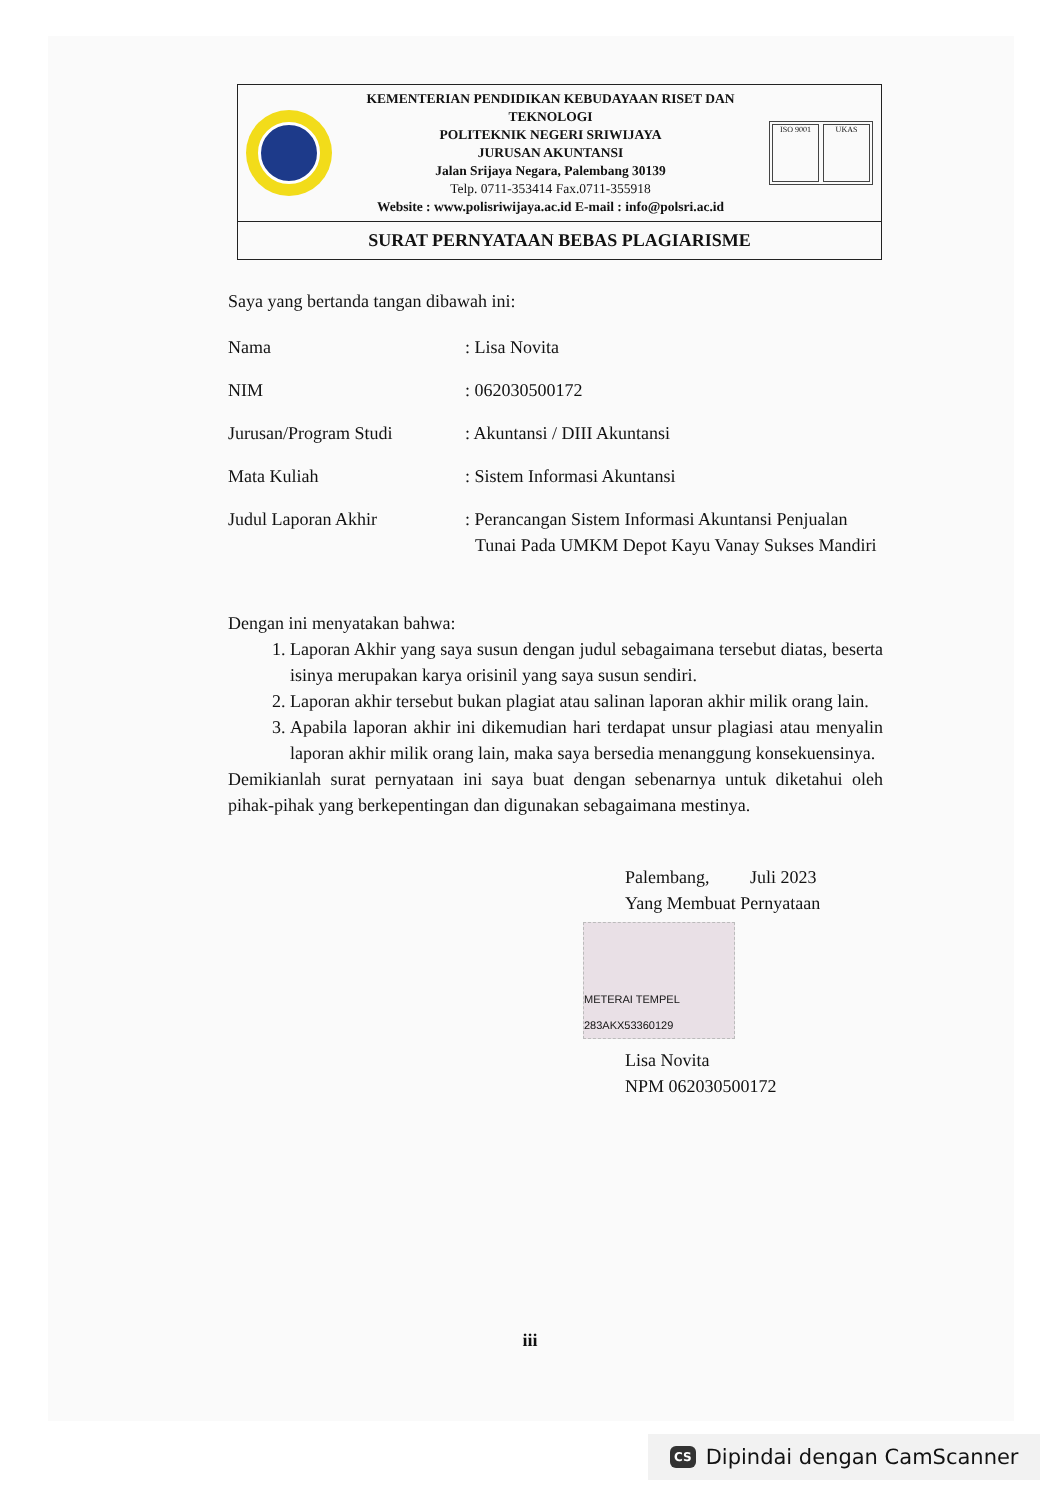KEMENTERIAN PENDIDIKAN KEBUDAYAAN RISET DAN TEKNOLOGI
POLITEKNIK NEGERI SRIWIJAYA
JURUSAN AKUNTANSI
Jalan Srijaya Negara, Palembang 30139
Telp. 0711-353414 Fax.0711-355918
Website : www.polisriwijaya.ac.id E-mail : info@polsri.ac.id
ISO 9001 UKAS
SURAT PERNYATAAN BEBAS PLAGIARISME
Saya yang bertanda tangan dibawah ini:
Nama : Lisa Novita
NIM : 062030500172
Jurusan/Program Studi : Akuntansi / DIII Akuntansi
Mata Kuliah : Sistem Informasi Akuntansi
Judul Laporan Akhir : Perancangan Sistem Informasi Akuntansi Penjualan Tunai Pada UMKM Depot Kayu Vanay Sukses Mandiri
Dengan ini menyatakan bahwa:
1. Laporan Akhir yang saya susun dengan judul sebagaimana tersebut diatas, beserta isinya merupakan karya orisinil yang saya susun sendiri.
2. Laporan akhir tersebut bukan plagiat atau salinan laporan akhir milik orang lain.
3. Apabila laporan akhir ini dikemudian hari terdapat unsur plagiasi atau menyalin laporan akhir milik orang lain, maka saya bersedia menanggung konsekuensinya.
Demikianlah surat pernyataan ini saya buat dengan sebenarnya untuk diketahui oleh pihak-pihak yang berkepentingan dan digunakan sebagaimana mestinya.
Palembang, Juli 2023
Yang Membuat Pernyataan
METERAI TEMPEL 283AKX53360129
Lisa Novita
NPM 062030500172
iii
CS Dipindai dengan CamScanner